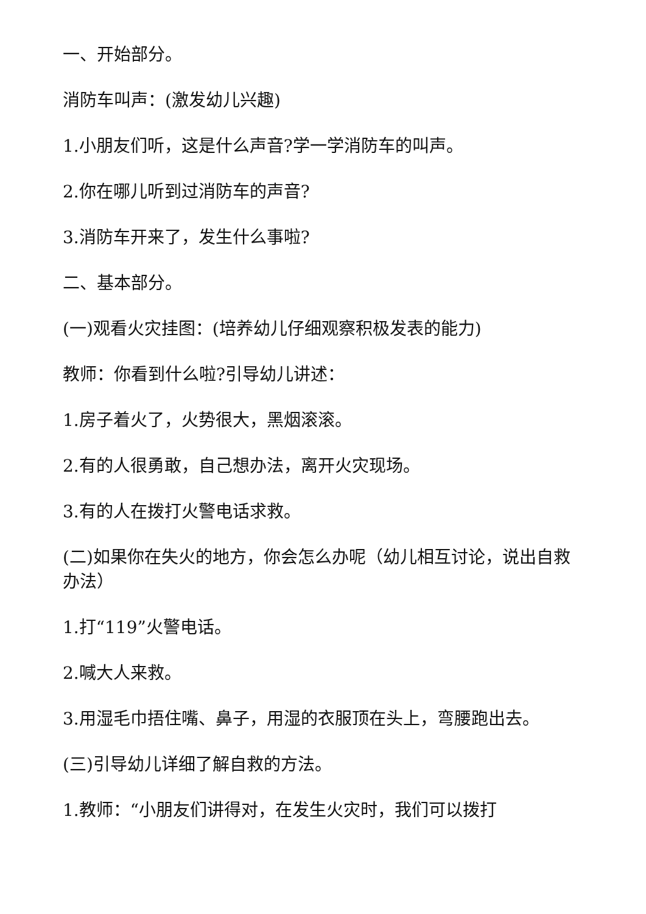一、开始部分。
消防车叫声：(激发幼儿兴趣)
1.小朋友们听，这是什么声音?学一学消防车的叫声。
2.你在哪儿听到过消防车的声音?
3.消防车开来了，发生什么事啦?
二、基本部分。
(一)观看火灾挂图：(培养幼儿仔细观察积极发表的能力)
教师：你看到什么啦?引导幼儿讲述：
1.房子着火了，火势很大，黑烟滚滚。
2.有的人很勇敢，自己想办法，离开火灾现场。
3.有的人在拨打火警电话求救。
(二)如果你在失火的地方，你会怎么办呢（幼儿相互讨论，说出自救办法）
1.打“119”火警电话。
2.喊大人来救。
3.用湿毛巾捂住嘴、鼻子，用湿的衣服顶在头上，弯腰跑出去。
(三)引导幼儿详细了解自救的方法。
1.教师：“小朋友们讲得对，在发生火灾时，我们可以拨打